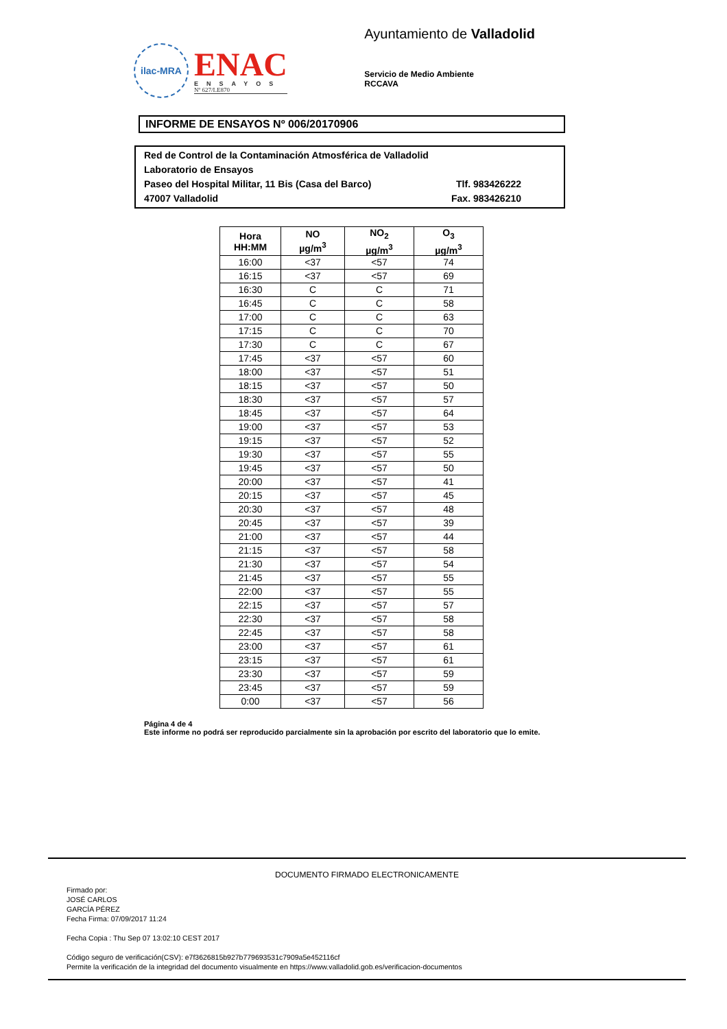ilac-MRA
ENAC
ENSAYOS
Nº 627/LE870
Ayuntamiento de Valladolid
Servicio de Medio Ambiente
RCCAVA
INFORME DE ENSAYOS Nº 006/20170906
Red de Control de la Contaminación Atmosférica de Valladolid
Laboratorio de Ensayos
Paseo del Hospital Militar, 11 Bis (Casa del Barco) Tlf. 983426222
47007 Valladolid Fax. 983426210
| Hora HH:MM | NO µg/m<sup>3</sup> | NO<sub>2</sub> µg/m<sup>3</sup> | O<sub>3</sub> µg/m<sup>3</sup> |
| --- | --- | --- | --- |
| 16:00 | <37 | <57 | 74 |
| 16:15 | <37 | <57 | 69 |
| 16:30 | C | C | 71 |
| 16:45 | C | C | 58 |
| 17:00 | C | C | 63 |
| 17:15 | C | C | 70 |
| 17:30 | C | C | 67 |
| 17:45 | <37 | <57 | 60 |
| 18:00 | <37 | <57 | 51 |
| 18:15 | <37 | <57 | 50 |
| 18:30 | <37 | <57 | 57 |
| 18:45 | <37 | <57 | 64 |
| 19:00 | <37 | <57 | 53 |
| 19:15 | <37 | <57 | 52 |
| 19:30 | <37 | <57 | 55 |
| 19:45 | <37 | <57 | 50 |
| 20:00 | <37 | <57 | 41 |
| 20:15 | <37 | <57 | 45 |
| 20:30 | <37 | <57 | 48 |
| 20:45 | <37 | <57 | 39 |
| 21:00 | <37 | <57 | 44 |
| 21:15 | <37 | <57 | 58 |
| 21:30 | <37 | <57 | 54 |
| 21:45 | <37 | <57 | 55 |
| 22:00 | <37 | <57 | 55 |
| 22:15 | <37 | <57 | 57 |
| 22:30 | <37 | <57 | 58 |
| 22:45 | <37 | <57 | 58 |
| 23:00 | <37 | <57 | 61 |
| 23:15 | <37 | <57 | 61 |
| 23:30 | <37 | <57 | 59 |
| 23:45 | <37 | <57 | 59 |
| 0:00 | <37 | <57 | 56 |
Página 4 de 4
Este informe no podrá ser reproducido parcialmente sin la aprobación por escrito del laboratorio que lo emite.
DOCUMENTO FIRMADO ELECTRONICAMENTE
Firmado por:
JOSÉ CARLOS
GARCÍA PÉREZ
Fecha Firma: 07/09/2017 11:24
Fecha Copia : Thu Sep 07 13:02:10 CEST 2017
Código seguro de verificación(CSV): e7f3626815b927b779693531c7909a5e452116cf
Permite la verificación de la integridad del documento visualmente en https://www.valladolid.gob.es/verificacion-documentos